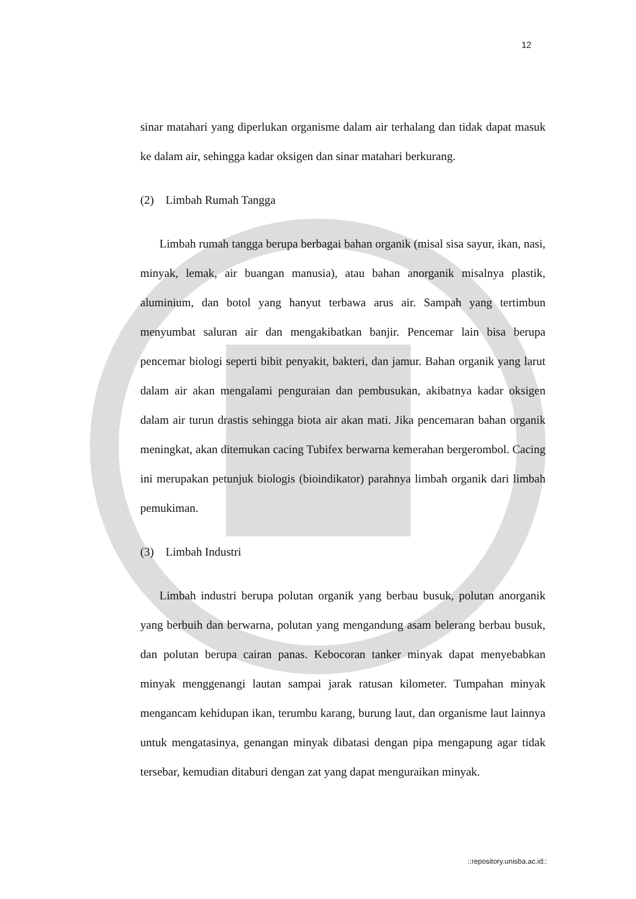12
sinar matahari yang diperlukan organisme dalam air terhalang dan tidak dapat masuk ke dalam air, sehingga kadar oksigen dan sinar matahari berkurang.
(2) Limbah Rumah Tangga
Limbah rumah tangga berupa berbagai bahan organik (misal sisa sayur, ikan, nasi, minyak, lemak, air buangan manusia), atau bahan anorganik misalnya plastik, aluminium, dan botol yang hanyut terbawa arus air. Sampah yang tertimbun menyumbat saluran air dan mengakibatkan banjir. Pencemar lain bisa berupa pencemar biologi seperti bibit penyakit, bakteri, dan jamur. Bahan organik yang larut dalam air akan mengalami penguraian dan pembusukan, akibatnya kadar oksigen dalam air turun drastis sehingga biota air akan mati. Jika pencemaran bahan organik meningkat, akan ditemukan cacing Tubifex berwarna kemerahan bergerombol. Cacing ini merupakan petunjuk biologis (bioindikator) parahnya limbah organik dari limbah pemukiman.
(3) Limbah Industri
Limbah industri berupa polutan organik yang berbau busuk, polutan anorganik yang berbuih dan berwarna, polutan yang mengandung asam belerang berbau busuk, dan polutan berupa cairan panas. Kebocoran tanker minyak dapat menyebabkan minyak menggenangi lautan sampai jarak ratusan kilometer. Tumpahan minyak mengancam kehidupan ikan, terumbu karang, burung laut, dan organisme laut lainnya untuk mengatasinya, genangan minyak dibatasi dengan pipa mengapung agar tidak tersebar, kemudian ditaburi dengan zat yang dapat menguraikan minyak.
::repository.unisba.ac.id::